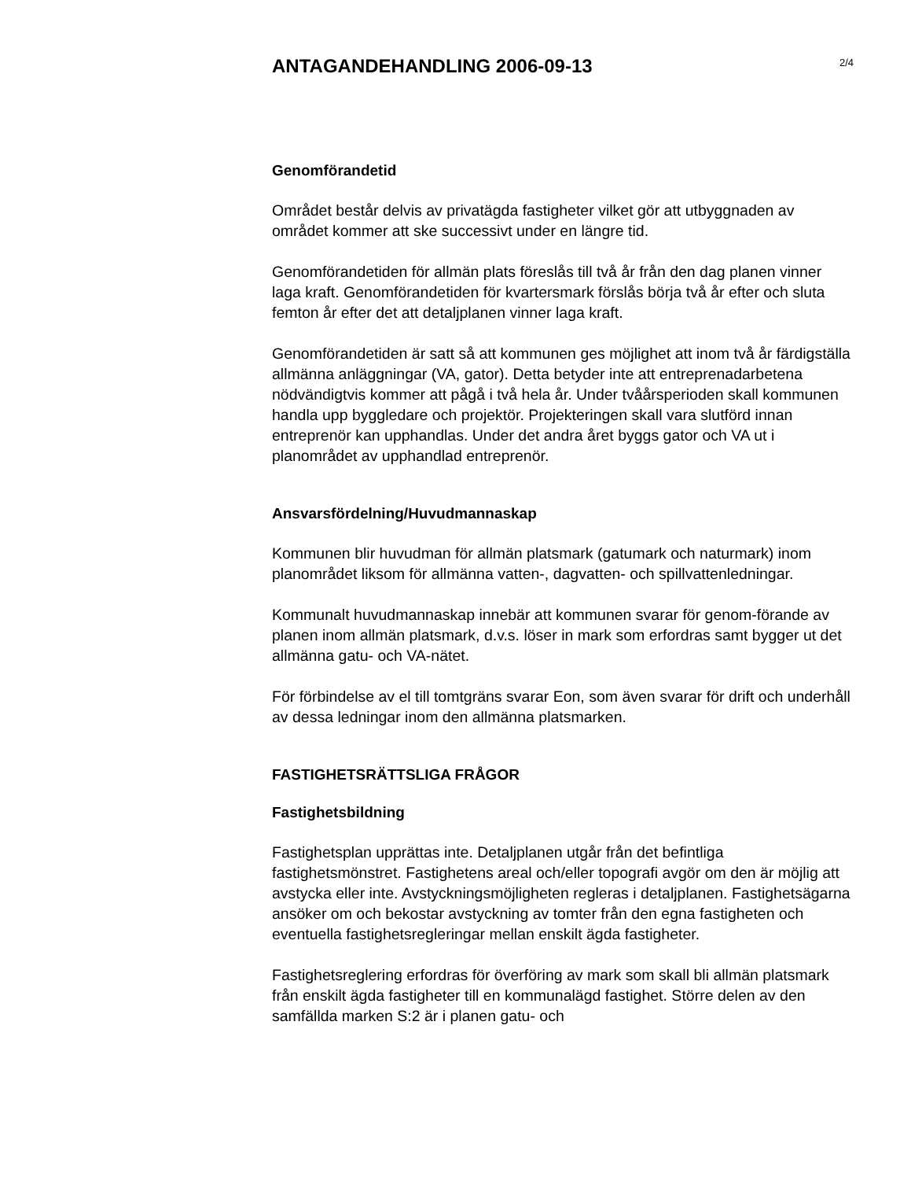ANTAGANDEHANDLING 2006-09-13
2/4
Genomförandetid
Området består delvis av privatägda fastigheter vilket gör att utbyggnaden av området kommer att ske successivt under en längre tid.
Genomförandetiden för allmän plats föreslås till två år från den dag planen vinner laga kraft. Genomförandetiden för kvartersmark förslås börja två år efter och sluta femton år efter det att detaljplanen vinner laga kraft.
Genomförandetiden är satt så att kommunen ges möjlighet att inom två år färdigställa allmänna anläggningar (VA, gator). Detta betyder inte att entreprenadarbetena nödvändigtvis kommer att pågå i två hela år. Under tvåårsperioden skall kommunen handla upp byggledare och projektör. Projekteringen skall vara slutförd innan entreprenör kan upphandlas. Under det andra året byggs gator och VA ut i planområdet av upphandlad entreprenör.
Ansvarsfördelning/Huvudmannaskap
Kommunen blir huvudman för allmän platsmark (gatumark och naturmark) inom planområdet liksom för allmänna vatten-, dagvatten- och spillvattenledningar.
Kommunalt huvudmannaskap innebär att kommunen svarar för genom-förande av planen inom allmän platsmark, d.v.s. löser in mark som erfordras samt bygger ut det allmänna gatu- och VA-nätet.
För förbindelse av el till tomtgräns svarar Eon, som även svarar för drift och underhåll av dessa ledningar inom den allmänna platsmarken.
FASTIGHETSRÄTTSLIGA FRÅGOR
Fastighetsbildning
Fastighetsplan upprättas inte. Detaljplanen utgår från det befintliga fastighetsmönstret. Fastighetens areal och/eller topografi avgör om den är möjlig att avstycka eller inte. Avstyckningsmöjligheten regleras i detaljplanen. Fastighetsägarna ansöker om och bekostar avstyckning av tomter från den egna fastigheten och eventuella fastighetsregleringar mellan enskilt ägda fastigheter.
Fastighetsreglering erfordras för överföring av mark som skall bli allmän platsmark från enskilt ägda fastigheter till en kommunalägd fastighet. Större delen av den samfällda marken S:2 är i planen gatu- och